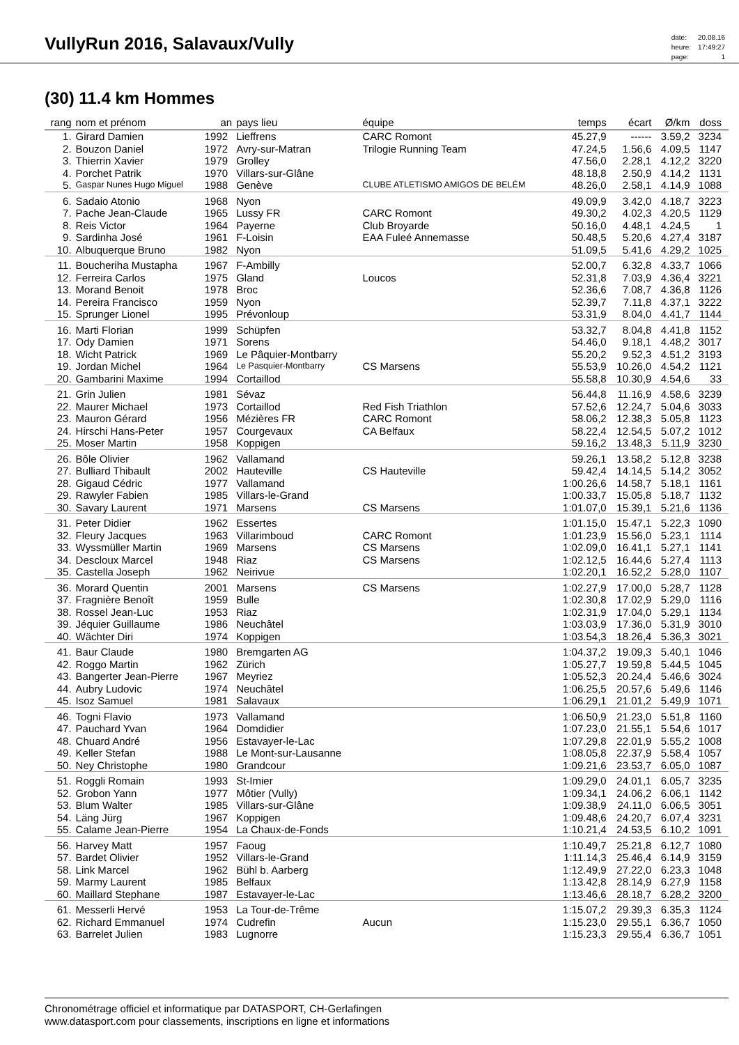VullyRun 2016, Salavaux/Vully
date: 20.08.16 heure: 17:49:27 page: 1
(30) 11.4 km Hommes
| rang | nom et prénom | an | pays lieu | équipe | temps | écart | Ø/km | doss | |
| --- | --- | --- | --- | --- | --- | --- | --- | --- | --- |
| 1. | Girard Damien | 1992 | Lieffrens | CARC Romont | 45.27,9 | ------ | 3.59,2 | 3234 | |
| 2. | Bouzon Daniel | 1972 | Avry-sur-Matran | Trilogie Running Team | 47.24,5 | 1.56,6 | 4.09,5 | 1147 | |
| 3. | Thierrin Xavier | 1979 | Grolley | | 47.56,0 | 2.28,1 | 4.12,2 | 3220 | |
| 4. | Porchet Patrik | 1970 | Villars-sur-Glâne | | 48.18,8 | 2.50,9 | 4.14,2 | 1131 | |
| 5. | Gaspar Nunes Hugo Miguel | 1988 | Genève | CLUBE ATLETISMO AMIGOS DE BELÉM | 48.26,0 | 2.58,1 | 4.14,9 | 1088 | |
| 6. | Sadaio Atonio | 1968 | Nyon | | 49.09,9 | 3.42,0 | 4.18,7 | 3223 | |
| 7. | Pache Jean-Claude | 1965 | Lussy FR | CARC Romont | 49.30,2 | 4.02,3 | 4.20,5 | 1129 | |
| 8. | Reis Victor | 1964 | Payerne | Club Broyarde | 50.16,0 | 4.48,1 | 4.24,5 | 1 | |
| 9. | Sardinha José | 1961 | F-Loisin | EAA Fuleé Annemasse | 50.48,5 | 5.20,6 | 4.27,4 | 3187 | |
| 10. | Albuquerque Bruno | 1982 | Nyon | | 51.09,5 | 5.41,6 | 4.29,2 | 1025 | |
| 11. | Boucheriha Mustapha | 1967 | F-Ambilly | | 52.00,7 | 6.32,8 | 4.33,7 | 1066 | |
| 12. | Ferreira Carlos | 1975 | Gland | Loucos | 52.31,8 | 7.03,9 | 4.36,4 | 3221 | |
| 13. | Morand Benoit | 1978 | Broc | | 52.36,6 | 7.08,7 | 4.36,8 | 1126 | |
| 14. | Pereira Francisco | 1959 | Nyon | | 52.39,7 | 7.11,8 | 4.37,1 | 3222 | |
| 15. | Sprunger Lionel | 1995 | Prévonloup | | 53.31,9 | 8.04,0 | 4.41,7 | 1144 | |
| 16. | Marti Florian | 1999 | Schüpfen | | 53.32,7 | 8.04,8 | 4.41,8 | 1152 | |
| 17. | Ody Damien | 1971 | Sorens | | 54.46,0 | 9.18,1 | 4.48,2 | 3017 | |
| 18. | Wicht Patrick | 1969 | Le Pâquier-Montbarry | | 55.20,2 | 9.52,3 | 4.51,2 | 3193 | |
| 19. | Jordan Michel | 1964 | Le Pasquier-Montbarry | CS Marsens | 55.53,9 | 10.26,0 | 4.54,2 | 1121 | |
| 20. | Gambarini Maxime | 1994 | Cortaillod | | 55.58,8 | 10.30,9 | 4.54,6 | 33 | |
| 21. | Grin Julien | 1981 | Sévaz | | 56.44,8 | 11.16,9 | 4.58,6 | 3239 | |
| 22. | Maurer Michael | 1973 | Cortaillod | Red Fish Triathlon | 57.52,6 | 12.24,7 | 5.04,6 | 3033 | |
| 23. | Mauron Gérard | 1956 | Mézières FR | CARC Romont | 58.06,2 | 12.38,3 | 5.05,8 | 1123 | |
| 24. | Hirschi Hans-Peter | 1957 | Courgevaux | CA Belfaux | 58.22,4 | 12.54,5 | 5.07,2 | 1012 | |
| 25. | Moser Martin | 1958 | Koppigen | | 59.16,2 | 13.48,3 | 5.11,9 | 3230 | |
| 26. | Bôle Olivier | 1962 | Vallamand | | 59.26,1 | 13.58,2 | 5.12,8 | 3238 | |
| 27. | Bulliard Thibault | 2002 | Hauteville | CS Hauteville | 59.42,4 | 14.14,5 | 5.14,2 | 3052 | |
| 28. | Gigaud Cédric | 1977 | Vallamand | | 1:00.26,6 | 14.58,7 | 5.18,1 | 1161 | |
| 29. | Rawyler Fabien | 1985 | Villars-le-Grand | | 1:00.33,7 | 15.05,8 | 5.18,7 | 1132 | |
| 30. | Savary Laurent | 1971 | Marsens | CS Marsens | 1:01.07,0 | 15.39,1 | 5.21,6 | 1136 | |
| 31. | Peter Didier | 1962 | Essertes | | 1:01.15,0 | 15.47,1 | 5.22,3 | 1090 | |
| 32. | Fleury Jacques | 1963 | Villarimboud | CARC Romont | 1:01.23,9 | 15.56,0 | 5.23,1 | 1114 | |
| 33. | Wyssmüller Martin | 1969 | Marsens | CS Marsens | 1:02.09,0 | 16.41,1 | 5.27,1 | 1141 | |
| 34. | Descloux Marcel | 1948 | Riaz | CS Marsens | 1:02.12,5 | 16.44,6 | 5.27,4 | 1113 | |
| 35. | Castella Joseph | 1962 | Neirivue | | 1:02.20,1 | 16.52,2 | 5.28,0 | 1107 | |
| 36. | Morard Quentin | 2001 | Marsens | CS Marsens | 1:02.27,9 | 17.00,0 | 5.28,7 | 1128 | |
| 37. | Fragnière Benoît | 1959 | Bulle | | 1:02.30,8 | 17.02,9 | 5.29,0 | 1116 | |
| 38. | Rossel Jean-Luc | 1953 | Riaz | | 1:02.31,9 | 17.04,0 | 5.29,1 | 1134 | |
| 39. | Jéquier Guillaume | 1986 | Neuchâtel | | 1:03.03,9 | 17.36,0 | 5.31,9 | 3010 | |
| 40. | Wächter Diri | 1974 | Koppigen | | 1:03.54,3 | 18.26,4 | 5.36,3 | 3021 | |
| 41. | Baur Claude | 1980 | Bremgarten AG | | 1:04.37,2 | 19.09,3 | 5.40,1 | 1046 | |
| 42. | Roggo Martin | 1962 | Zürich | | 1:05.27,7 | 19.59,8 | 5.44,5 | 1045 | |
| 43. | Bangerter Jean-Pierre | 1967 | Meyriez | | 1:05.52,3 | 20.24,4 | 5.46,6 | 3024 | |
| 44. | Aubry Ludovic | 1974 | Neuchâtel | | 1:06.25,5 | 20.57,6 | 5.49,6 | 1146 | |
| 45. | Isoz Samuel | 1981 | Salavaux | | 1:06.29,1 | 21.01,2 | 5.49,9 | 1071 | |
| 46. | Togni Flavio | 1973 | Vallamand | | 1:06.50,9 | 21.23,0 | 5.51,8 | 1160 | |
| 47. | Pauchard Yvan | 1964 | Domdidier | | 1:07.23,0 | 21.55,1 | 5.54,6 | 1017 | |
| 48. | Chuard André | 1956 | Estavayer-le-Lac | | 1:07.29,8 | 22.01,9 | 5.55,2 | 1008 | |
| 49. | Keller Stefan | 1988 | Le Mont-sur-Lausanne | | 1:08.05,8 | 22.37,9 | 5.58,4 | 1057 | |
| 50. | Ney Christophe | 1980 | Grandcour | | 1:09.21,6 | 23.53,7 | 6.05,0 | 1087 | |
| 51. | Roggli Romain | 1993 | St-Imier | | 1:09.29,0 | 24.01,1 | 6.05,7 | 3235 | |
| 52. | Grobon Yann | 1977 | Môtier (Vully) | | 1:09.34,1 | 24.06,2 | 6.06,1 | 1142 | |
| 53. | Blum Walter | 1985 | Villars-sur-Glâne | | 1:09.38,9 | 24.11,0 | 6.06,5 | 3051 | |
| 54. | Läng Jürg | 1967 | Koppigen | | 1:09.48,6 | 24.20,7 | 6.07,4 | 3231 | |
| 55. | Calame Jean-Pierre | 1954 | La Chaux-de-Fonds | | 1:10.21,4 | 24.53,5 | 6.10,2 | 1091 | |
| 56. | Harvey Matt | 1957 | Faoug | | 1:10.49,7 | 25.21,8 | 6.12,7 | 1080 | |
| 57. | Bardet Olivier | 1952 | Villars-le-Grand | | 1:11.14,3 | 25.46,4 | 6.14,9 | 3159 | |
| 58. | Link Marcel | 1962 | Bühl b. Aarberg | | 1:12.49,9 | 27.22,0 | 6.23,3 | 1048 | |
| 59. | Marmy Laurent | 1985 | Belfaux | | 1:13.42,8 | 28.14,9 | 6.27,9 | 1158 | |
| 60. | Maillard Stephane | 1987 | Estavayer-le-Lac | | 1:13.46,6 | 28.18,7 | 6.28,2 | 3200 | |
| 61. | Messerli Hervé | 1953 | La Tour-de-Trême | | 1:15.07,2 | 29.39,3 | 6.35,3 | 1124 | |
| 62. | Richard Emmanuel | 1974 | Cudrefin | Aucun | 1:15.23,0 | 29.55,1 | 6.36,7 | 1050 | |
| 63. | Barrelet Julien | 1983 | Lugnorre | | 1:15.23,3 | 29.55,4 | 6.36,7 | 1051 | |
Chronométrage officiel et informatique par DATASPORT, CH-Gerlafingen
www.datasport.com pour classements, inscriptions en ligne et informations